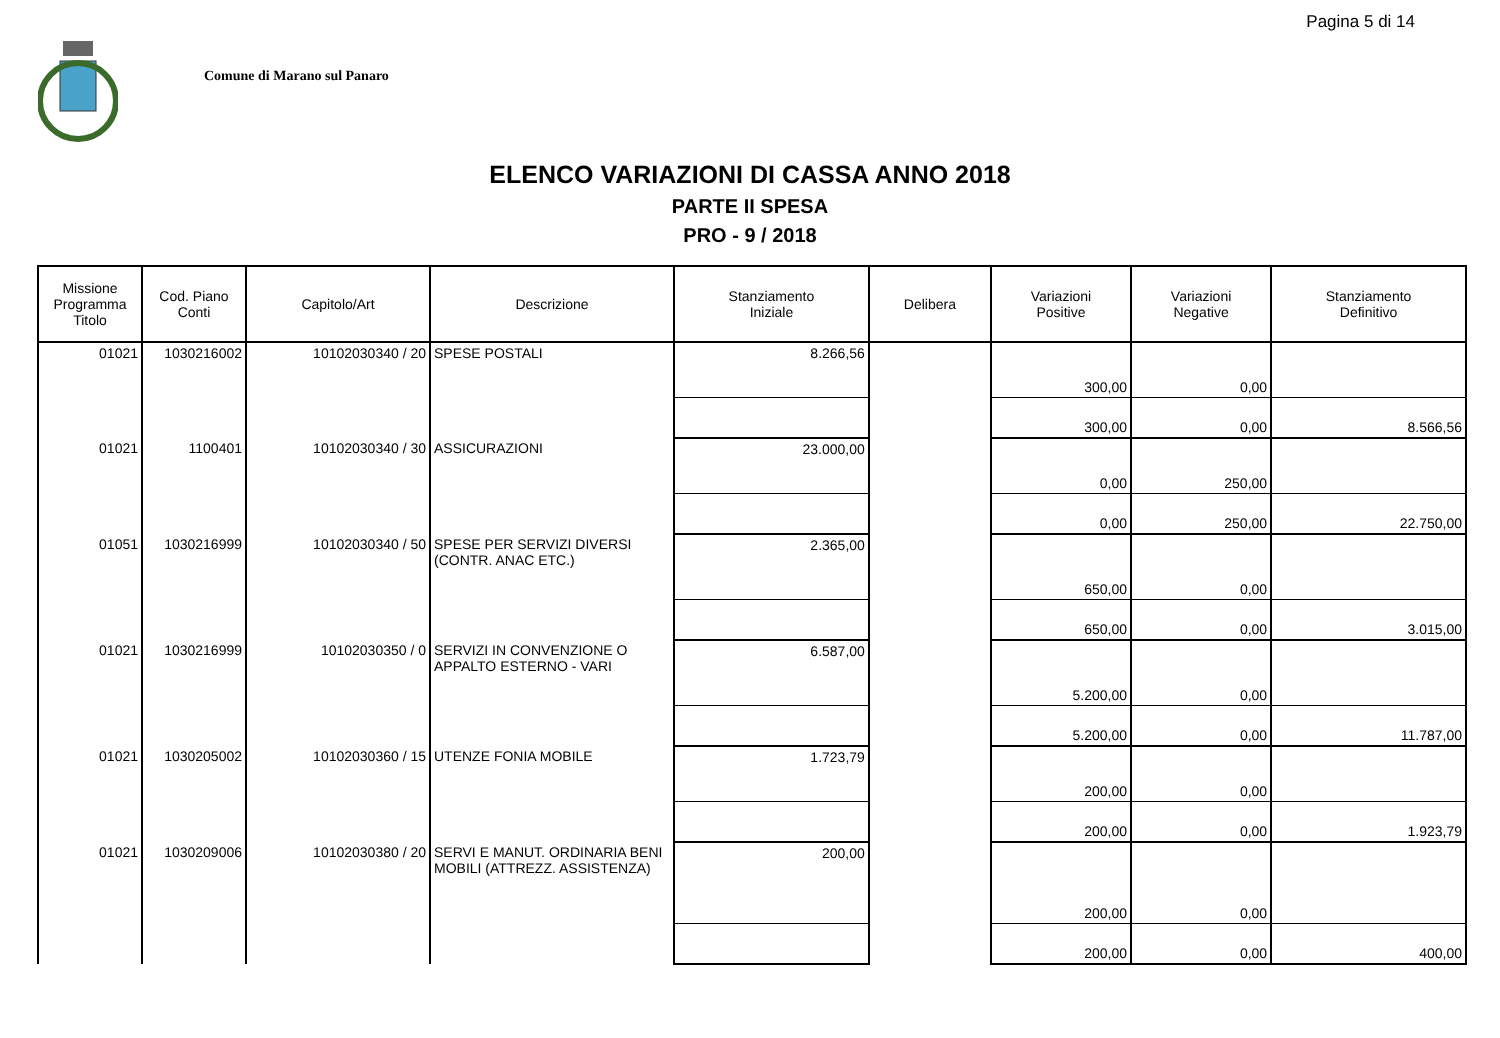Pagina 5 di 14
Comune di Marano sul Panaro
ELENCO VARIAZIONI DI CASSA ANNO 2018
PARTE II SPESA
PRO - 9 / 2018
| Missione Programma Titolo | Cod. Piano Conti | Capitolo/Art | Descrizione | Stanziamento Iniziale | Delibera | Variazioni Positive | Variazioni Negative | Stanziamento Definitivo |
| --- | --- | --- | --- | --- | --- | --- | --- | --- |
| 01021 | 1030216002 | 10102030340 / 20 | SPESE POSTALI | 8.266,56 | | 300,00 | 0,00 | |
| | | | | | | 300,00 | 0,00 | 8.566,56 |
| 01021 | 1100401 | 10102030340 / 30 | ASSICURAZIONI | 23.000,00 | | 0,00 | 250,00 | |
| | | | | | | 0,00 | 250,00 | 22.750,00 |
| 01051 | 1030216999 | 10102030340 / 50 | SPESE PER SERVIZI DIVERSI (CONTR. ANAC ETC.) | 2.365,00 | | 650,00 | 0,00 | |
| | | | | | | 650,00 | 0,00 | 3.015,00 |
| 01021 | 1030216999 | 10102030350 / 0 | SERVIZI IN CONVENZIONE O APPALTO ESTERNO - VARI | 6.587,00 | | 5.200,00 | 0,00 | |
| | | | | | | 5.200,00 | 0,00 | 11.787,00 |
| 01021 | 1030205002 | 10102030360 / 15 | UTENZE FONIA MOBILE | 1.723,79 | | 200,00 | 0,00 | |
| | | | | | | 200,00 | 0,00 | 1.923,79 |
| 01021 | 1030209006 | 10102030380 / 20 | SERVI E MANUT. ORDINARIA BENI MOBILI (ATTREZZ. ASSISTENZA) | 200,00 | | 200,00 | 0,00 | |
| | | | | | | 200,00 | 0,00 | 400,00 |